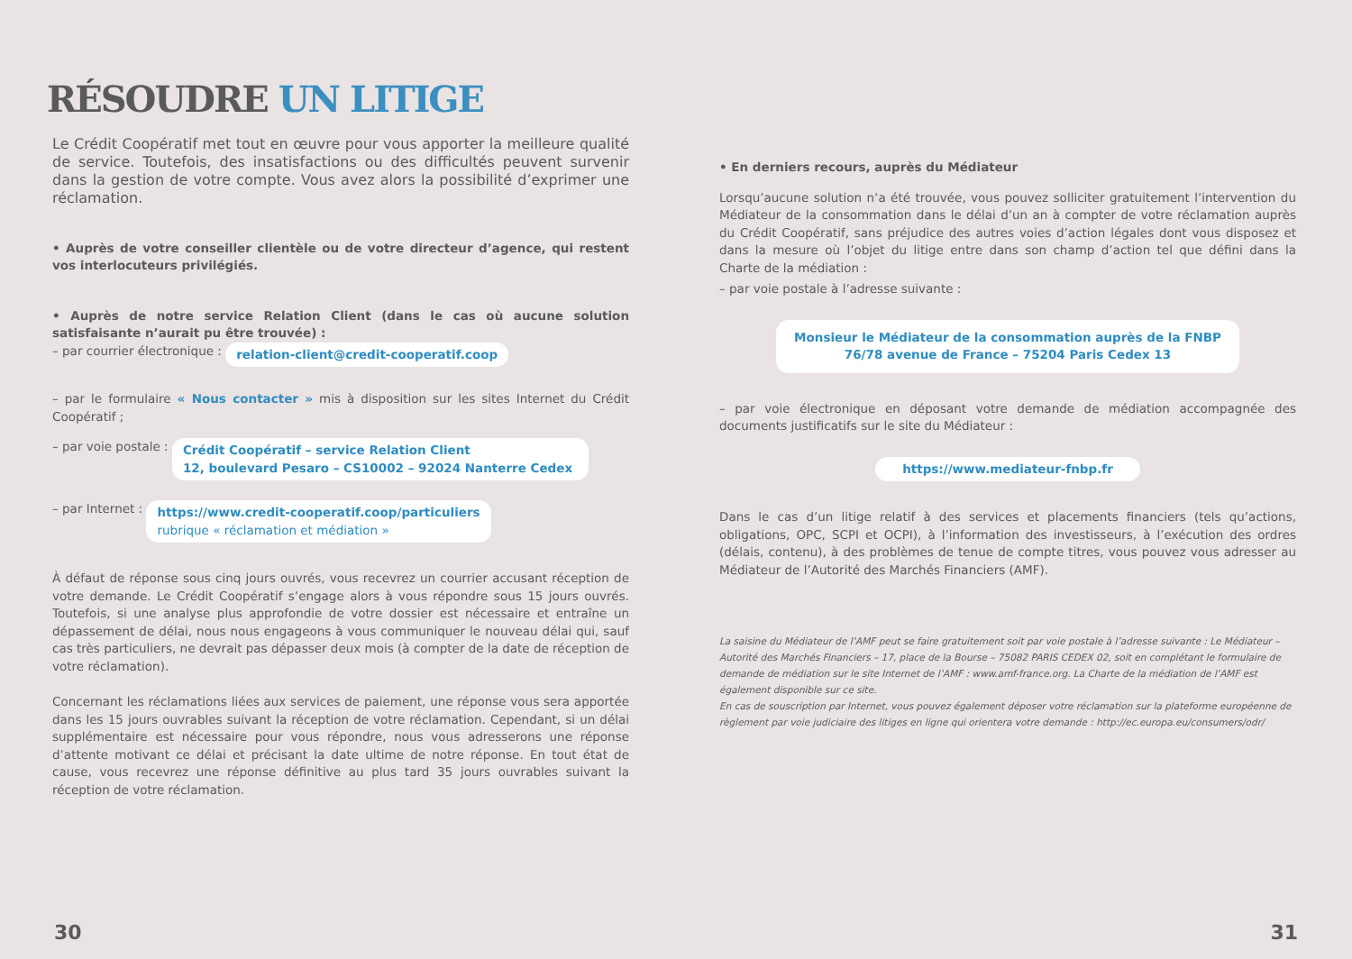RÉSOUDRE UN LITIGE
Le Crédit Coopératif met tout en œuvre pour vous apporter la meilleure qualité de service. Toutefois, des insatisfactions ou des difficultés peuvent survenir dans la gestion de votre compte. Vous avez alors la possibilité d’exprimer une réclamation.
• Auprès de votre conseiller clientèle ou de votre directeur d’agence, qui restent vos interlocuteurs privilégiés.
• Auprès de notre service Relation Client (dans le cas où aucune solution satisfaisante n’aurait pu être trouvée) :
– par courrier électronique : relation-client@credit-cooperatif.coop
– par le formulaire « Nous contacter » mis à disposition sur les sites Internet du Crédit Coopératif ;
– par voie postale : Crédit Coopératif – service Relation Client
12, boulevard Pesaro – CS10002 – 92024 Nanterre Cedex
– par Internet : https://www.credit-cooperatif.coop/particuliers
rubrique « réclamation et médiation »
À défaut de réponse sous cinq jours ouvrés, vous recevrez un courrier accusant réception de votre demande. Le Crédit Coopératif s’engage alors à vous répondre sous 15 jours ouvrés. Toutefois, si une analyse plus approfondie de votre dossier est nécessaire et entraîne un dépassement de délai, nous nous engageons à vous communiquer le nouveau délai qui, sauf cas très particuliers, ne devrait pas dépasser deux mois (à compter de la date de réception de votre réclamation).
Concernant les réclamations liées aux services de paiement, une réponse vous sera apportée dans les 15 jours ouvrables suivant la réception de votre réclamation. Cependant, si un délai supplémentaire est nécessaire pour vous répondre, nous vous adresserons une réponse d’attente motivant ce délai et précisant la date ultime de notre réponse. En tout état de cause, vous recevrez une réponse définitive au plus tard 35 jours ouvrables suivant la réception de votre réclamation.
30
• En derniers recours, auprès du Médiateur
Lorsqu’aucune solution n’a été trouvée, vous pouvez solliciter gratuitement l’intervention du Médiateur de la consommation dans le délai d’un an à compter de votre réclamation auprès du Crédit Coopératif, sans préjudice des autres voies d’action légales dont vous disposez et dans la mesure où l’objet du litige entre dans son champ d’action tel que défini dans la Charte de la médiation :
– par voie postale à l’adresse suivante :
Monsieur le Médiateur de la consommation auprès de la FNBP
76/78 avenue de France – 75204 Paris Cedex 13
– par voie électronique en déposant votre demande de médiation accompagnée des documents justificatifs sur le site du Médiateur :
https://www.mediateur-fnbp.fr
Dans le cas d’un litige relatif à des services et placements financiers (tels qu’actions, obligations, OPC, SCPI et OCPI), à l’information des investisseurs, à l’exécution des ordres (délais, contenu), à des problèmes de tenue de compte titres, vous pouvez vous adresser au Médiateur de l’Autorité des Marchés Financiers (AMF).
La saisine du Médiateur de l’AMF peut se faire gratuitement soit par voie postale à l’adresse suivante : Le Médiateur – Autorité des Marchés Financiers – 17, place de la Bourse – 75082 PARIS CEDEX 02, soit en complétant le formulaire de demande de médiation sur le site Internet de l’AMF : www.amf-france.org. La Charte de la médiation de l’AMF est également disponible sur ce site.
En cas de souscription par Internet, vous pouvez également déposer votre réclamation sur la plateforme européenne de règlement par voie judiciaire des litiges en ligne qui orientera votre demande : http://ec.europa.eu/consumers/odr/
31